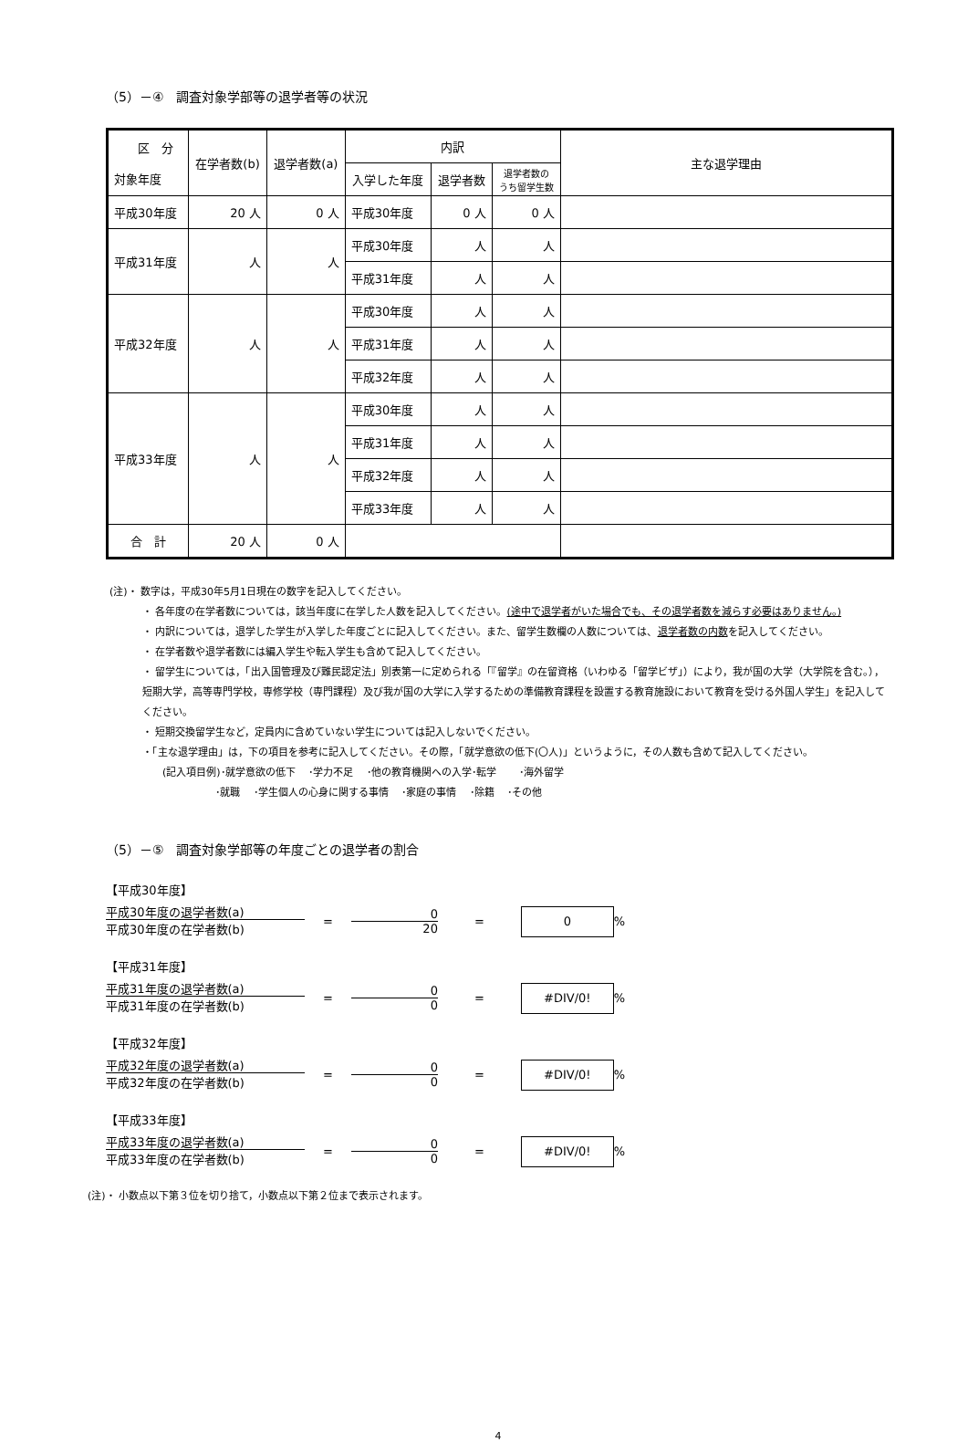（5）－④　調査対象学部等の退学者等の状況
| 区 分 対象年度 | 在学者数(b) | 退学者数(a) | 内訳 | | | 主な退学理由 |
| --- | --- | --- | --- | --- | --- | --- |
| | | | 入学した年度 | 退学者数 | 退学者数の うち留学生数 | |
| 平成30年度 | 20 人 | 0 人 | 平成30年度 | 0 人 | 0 人 | |
| 平成31年度 | 人 | 人 | 平成30年度 | 人 | 人 | |
| | | | 平成31年度 | 人 | 人 | |
| 平成32年度 | 人 | 人 | 平成30年度 | 人 | 人 | |
| | | | 平成31年度 | 人 | 人 | |
| | | | 平成32年度 | 人 | 人 | |
| 平成33年度 | 人 | 人 | 平成30年度 | 人 | 人 | |
| | | | 平成31年度 | 人 | 人 | |
| | | | 平成32年度 | 人 | 人 | |
| | | | 平成33年度 | 人 | 人 | |
| 合 計 | 20 人 | 0 人 | | | | |
(注)・ 数字は，平成30年5月1日現在の数字を記入してください。
・ 各年度の在学者数については，該当年度に在学した人数を記入してください。(途中で退学者がいた場合でも、その退学者数を減らす必要はありません。)
・ 内訳については，退学した学生が入学した年度ごとに記入してください。また、留学生数欄の人数については、退学者数の内数を記入してください。
・ 在学者数や退学者数には編入学生や転入学生も含めて記入してください。
・ 留学生については，「出入国管理及び難民認定法」別表第一に定められる「『留学』の在留資格（いわゆる「留学ビザ」）により，我が国の大学（大学院を含む。），短期大学，高等専門学校，専修学校（専門課程）及び我が国の大学に入学するための準備教育課程を設置する教育施設において教育を受ける外国人学生」を記入してください。
・ 短期交換留学生など，定員内に含めていない学生については記入しないでください。
・「主な退学理由」は，下の項目を参考に記入してください。その際，「就学意欲の低下(〇人)」というように，その人数も含めて記入してください。
　　(記入項目例)･就学意欲の低下　 ･学力不足　 ･他の教育機関への入学･転学　　 ･海外留学
　　　　　　　 ･就職　 ･学生個人の心身に関する事情　 ･家庭の事情　 ･除籍　 ･その他
（5）－⑤　調査対象学部等の年度ごとの退学者の割合
【平成30年度】
平成30年度の退学者数(a)
平成30年度の在学者数(b)
=
0
20
=
0
%
【平成31年度】
平成31年度の退学者数(a)
平成31年度の在学者数(b)
=
0
0
=
#DIV/0!
%
【平成32年度】
平成32年度の退学者数(a)
平成32年度の在学者数(b)
=
0
0
=
#DIV/0!
%
【平成33年度】
平成33年度の退学者数(a)
平成33年度の在学者数(b)
=
0
0
=
#DIV/0!
%
(注)・ 小数点以下第３位を切り捨て，小数点以下第２位まで表示されます。
4